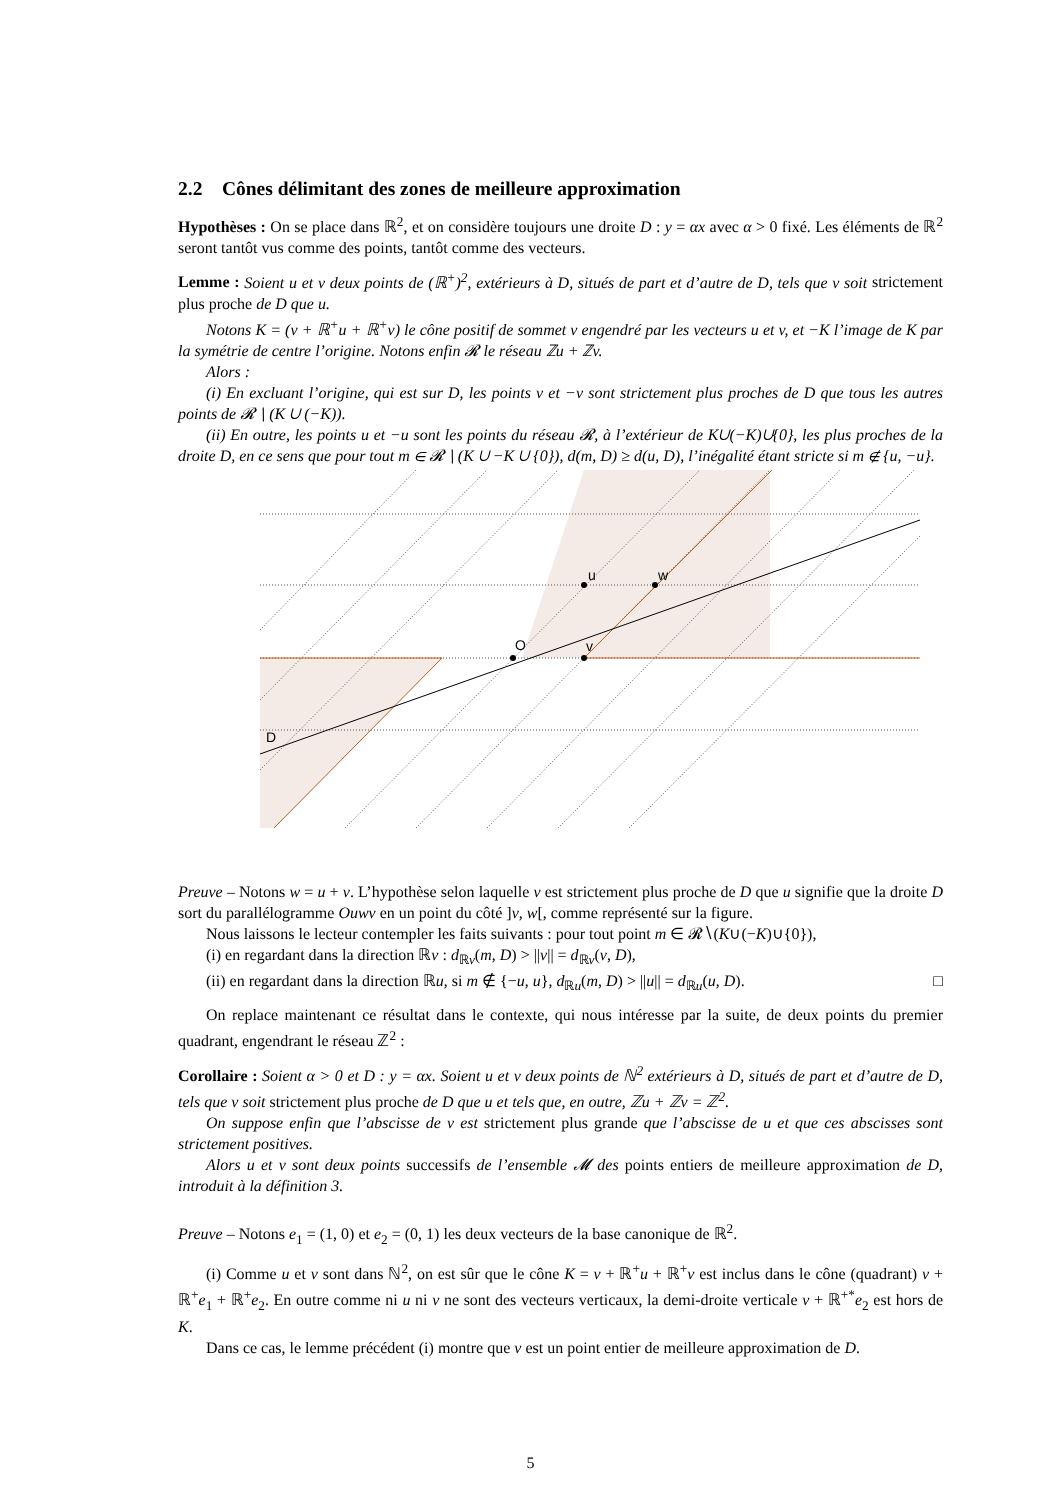2.2 Cônes délimitant des zones de meilleure approximation
Hypothèses : On se place dans ℝ<sup>2</sup>, et on considère toujours une droite D : y = αx avec α > 0 fixé. Les éléments de ℝ<sup>2</sup> seront tantôt vus comme des points, tantôt comme des vecteurs.
Lemme : Soient u et v deux points de (ℝ<sup>+</sup>)<sup>2</sup>, extérieurs à D, situés de part et d’autre de D, tels que v soit strictement plus proche de D que u.
Notons K = (v + ℝ<sup>+</sup>u + ℝ<sup>+</sup>v) le cône positif de sommet v engendré par les vecteurs u et v, et −K l’image de K par la symétrie de centre l’origine. Notons enfin 𝓡 le réseau ℤu + ℤv.
Alors :
(i) En excluant l’origine, qui est sur D, les points v et −v sont strictement plus proches de D que tous les autres points de 𝓡 ∖ (K ∪ (−K)).
(ii) En outre, les points u et −u sont les points du réseau 𝓡, à l’extérieur de K∪(−K)∪{0}, les plus proches de la droite D, en ce sens que pour tout m ∈ 𝓡 ∖ (K ∪ −K ∪ {0}), d(m, D) ≥ d(u, D), l’inégalité étant stricte si m ∉ {u, −u}.
O
v
u
w
D
Preuve – Notons w = u + v. L’hypothèse selon laquelle v est strictement plus proche de D que u signifie que la droite D sort du parallélogramme Ouwv en un point du côté ]v, w[, comme représenté sur la figure.
Nous laissons le lecteur contempler les faits suivants : pour tout point m ∈ 𝓡∖(K∪(−K)∪{0}),
(i) en regardant dans la direction ℝv : d<sub>ℝv</sub>(m, D) > ||v|| = d<sub>ℝv</sub>(v, D),
(ii) en regardant dans la direction ℝu, si m ∉ {−u, u}, d<sub>ℝu</sub>(m, D) > ||u|| = d<sub>ℝu</sub>(u, D). □
On replace maintenant ce résultat dans le contexte, qui nous intéresse par la suite, de deux points du premier quadrant, engendrant le réseau ℤ<sup>2</sup> :
Corollaire : Soient α > 0 et D : y = αx. Soient u et v deux points de ℕ<sup>2</sup> extérieurs à D, situés de part et d’autre de D, tels que v soit strictement plus proche de D que u et tels que, en outre, ℤu + ℤv = ℤ<sup>2</sup>.
On suppose enfin que l’abscisse de v est strictement plus grande que l’abscisse de u et que ces abscisses sont strictement positives.
Alors u et v sont deux points successifs de l’ensemble 𝓜 des points entiers de meilleure approximation de D, introduit à la définition 3.
Preuve – Notons e<sub>1</sub> = (1, 0) et e<sub>2</sub> = (0, 1) les deux vecteurs de la base canonique de ℝ<sup>2</sup>.
(i) Comme u et v sont dans ℕ<sup>2</sup>, on est sûr que le cône K = v + ℝ<sup>+</sup>u + ℝ<sup>+</sup>v est inclus dans le cône (quadrant) v + ℝ<sup>+</sup>e<sub>1</sub> + ℝ<sup>+</sup>e<sub>2</sub>. En outre comme ni u ni v ne sont des vecteurs verticaux, la demi-droite verticale v + ℝ<sup>+*</sup>e<sub>2</sub> est hors de K.
Dans ce cas, le lemme précédent (i) montre que v est un point entier de meilleure approximation de D.
5